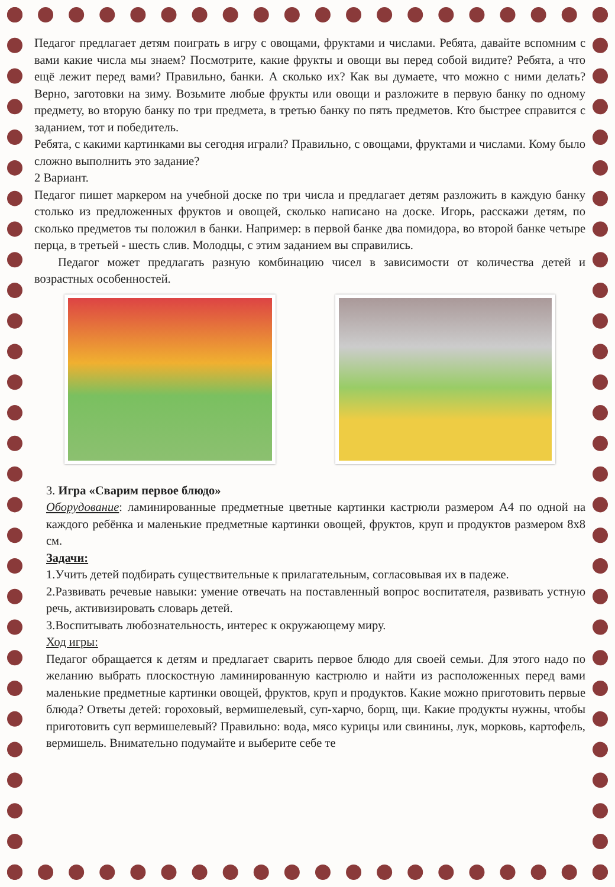Педагог предлагает детям поиграть в игру с овощами, фруктами и числами. Ребята, давайте вспомним с вами какие числа мы знаем? Посмотрите, какие фрукты и овощи вы перед собой видите? Ребята, а что ещё лежит перед вами? Правильно, банки. А сколько их? Как вы думаете, что можно с ними делать? Верно, заготовки на зиму. Возьмите любые фрукты или овощи и разложите в первую банку по одному предмету, во вторую банку по три предмета, в третью банку по пять предметов. Кто быстрее справится с заданием, тот и победитель.
Ребята, с какими картинками вы сегодня играли? Правильно, с овощами, фруктами и числами. Кому было сложно выполнить это задание?
2 Вариант.
Педагог пишет маркером на учебной доске по три числа и предлагает детям разложить в каждую банку столько из предложенных фруктов и овощей, сколько написано на доске. Игорь, расскажи детям, по сколько предметов ты положил в банки. Например: в первой банке два помидора, во второй банке четыре перца, в третьей - шесть слив. Молодцы, с этим заданием вы справились.
Педагог может предлагать разную комбинацию чисел в зависимости от количества детей и возрастных особенностей.
3. Игра «Сварим первое блюдо»
Оборудование: ламинированные предметные цветные картинки кастрюли размером А4 по одной на каждого ребёнка и маленькие предметные картинки овощей, фруктов, круп и продуктов размером 8х8 см.
Задачи:
1.Учить детей подбирать существительные к прилагательным, согласовывая их в падеже.
2.Развивать речевые навыки: умение отвечать на поставленный вопрос воспитателя, развивать устную речь, активизировать словарь детей.
3.Воспитывать любознательность, интерес к окружающему миру.
Ход игры:
Педагог обращается к детям и предлагает сварить первое блюдо для своей семьи. Для этого надо по желанию выбрать плоскостную ламинированную кастрюлю и найти из расположенных перед вами маленькие предметные картинки овощей, фруктов, круп и продуктов. Какие можно приготовить первые блюда? Ответы детей: гороховый, вермишелевый, суп-харчо, борщ, щи. Какие продукты нужны, чтобы приготовить суп вермишелевый? Правильно: вода, мясо курицы или свинины, лук, морковь, картофель, вермишель. Внимательно подумайте и выберите себе те